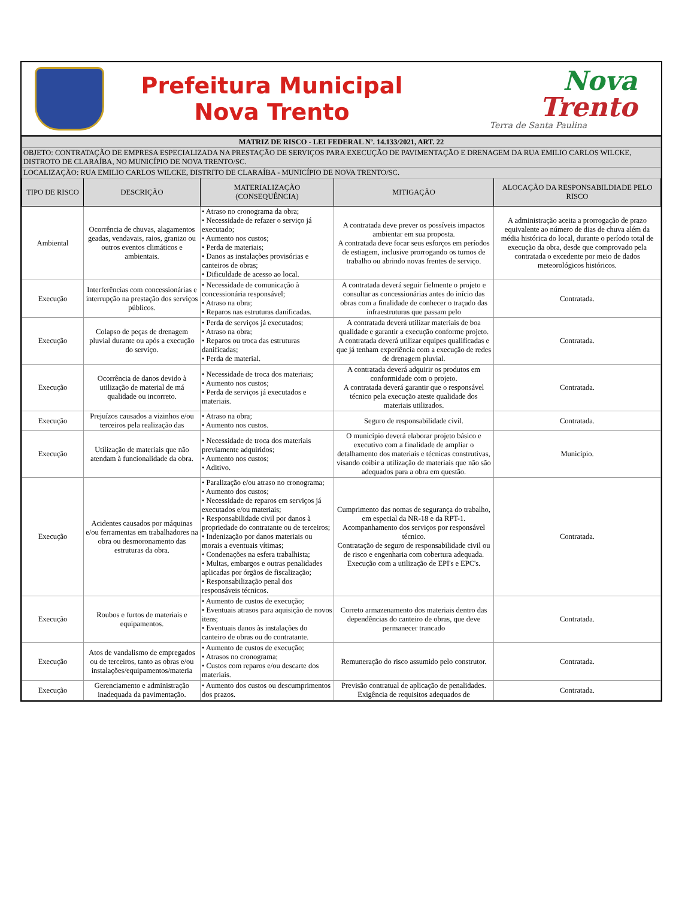Prefeitura Municipal
Nova Trento
Nova
Trento
Terra de Santa Paulina
| MATRIZ DE RISCO - LEI FEDERAL Nº. 14.133/2021, ART. 22 | | | | |
| OBJETO: CONTRATAÇÃO DE EMPRESA ESPECIALIZADA NA PRESTAÇÃO DE SERVIÇOS PARA EXECUÇÃO DE PAVIMENTAÇÃO E DRENAGEM DA RUA EMILIO CARLOS WILCKE, DISTROTO DE CLARAÍBA, NO MUNICÍPIO DE NOVA TRENTO/SC. | | | | |
| LOCALIZAÇÃO: RUA EMILIO CARLOS WILCKE, DISTRITO DE CLARAÍBA - MUNICÍPIO DE NOVA TRENTO/SC. | | | | |
| TIPO DE RISCO | DESCRIÇÃO | MATERIALIZAÇÃO (CONSEQUÊNCIA) | MITIGAÇÃO | ALOCAÇÃO DA RESPONSABILDIADE PELO RISCO |
| Ambiental | Ocorrência de chuvas, alagamentos geadas, vendavais, raios, granizo ou outros eventos climáticos e ambientais. | • Atraso no cronograma da obra; • Necessidade de refazer o serviço já executado; • Aumento nos custos; • Perda de materiais; • Danos as instalações provisórias e canteiros de obras; • Dificuldade de acesso ao local. | A contratada deve prever os possíveis impactos ambientar em sua proposta. A contratada deve focar seus esforços em períodos de estiagem, inclusive prorrogando os turnos de trabalho ou abrindo novas frentes de serviço. | A administração aceita a prorrogação de prazo equivalente ao número de dias de chuva além da média histórica do local, durante o período total de execução da obra, desde que comprovado pela contratada o excedente por meio de dados meteorológicos históricos. |
| Execução | Interferências com concessionárias e interrupção na prestação dos serviços públicos. | • Necessidade de comunicação à concessionária responsável; • Atraso na obra; • Reparos nas estruturas danificadas. | A contratada deverá seguir fielmente o projeto e consultar as concessionárias antes do início das obras com a finalidade de conhecer o traçado das infraestruturas que passam pelo | Contratada. |
| Execução | Colapso de peças de drenagem pluvial durante ou após a execução do serviço. | • Perda de serviços já executados; • Atraso na obra; • Reparos ou troca das estruturas danificadas; • Perda de material. | A contratada deverá utilizar materiais de boa qualidade e garantir a execução conforme projeto. A contratada deverá utilizar equipes qualificadas e que já tenham experiência com a execução de redes de drenagem pluvial. | Contratada. |
| Execução | Ocorrência de danos devido à utilização de material de má qualidade ou incorreto. | • Necessidade de troca dos materiais; • Aumento nos custos; • Perda de serviços já executados e materiais. | A contratada deverá adquirir os produtos em conformidade com o projeto. A contratada deverá garantir que o responsável técnico pela execução ateste qualidade dos materiais utilizados. | Contratada. |
| Execução | Prejuízos causados a vizinhos e/ou terceiros pela realização das | • Atraso na obra; • Aumento nos custos. | Seguro de responsabilidade civil. | Contratada. |
| Execução | Utilização de materiais que não atendam à funcionalidade da obra. | • Necessidade de troca dos materiais previamente adquiridos; • Aumento nos custos; • Aditivo. | O município deverá elaborar projeto básico e executivo com a finalidade de ampliar o detalhamento dos materiais e técnicas construtivas, visando coibir a utilização de materiais que não são adequados para a obra em questão. | Município. |
| Execução | Acidentes causados por máquinas e/ou ferramentas em trabalhadores na obra ou desmoronamento das estruturas da obra. | • Paralização e/ou atraso no cronograma; • Aumento dos custos; • Necessidade de reparos em serviços já executados e/ou materiais; • Responsabilidade civil por danos à propriedade do contratante ou de terceiros; • Indenização por danos materiais ou morais a eventuais vítimas; • Condenações na esfera trabalhista; • Multas, embargos e outras penalidades aplicadas por órgãos de fiscalização; • Responsabilização penal dos responsáveis técnicos. | Cumprimento das nomas de segurança do trabalho, em especial da NR-18 e da RPT-1. Acompanhamento dos serviços por responsável técnico. Contratação de seguro de responsabilidade civil ou de risco e engenharia com cobertura adequada. Execução com a utilização de EPI's e EPC's. | Contratada. |
| Execução | Roubos e furtos de materiais e equipamentos. | • Aumento de custos de execução; • Eventuais atrasos para aquisição de novos itens; • Eventuais danos às instalações do canteiro de obras ou do contratante. | Correto armazenamento dos materiais dentro das dependências do canteiro de obras, que deve permanecer trancado | Contratada. |
| Execução | Atos de vandalismo de empregados ou de terceiros, tanto as obras e/ou instalações/equipamentos/materia | • Aumento de custos de execução; • Atrasos no cronograma; • Custos com reparos e/ou descarte dos materiais. | Remuneração do risco assumido pelo construtor. | Contratada. |
| Execução | Gerenciamento e administração inadequada da pavimentação. | • Aumento dos custos ou descumprimentos dos prazos. | Previsão contratual de aplicação de penalidades. Exigência de requisitos adequados de | Contratada. |